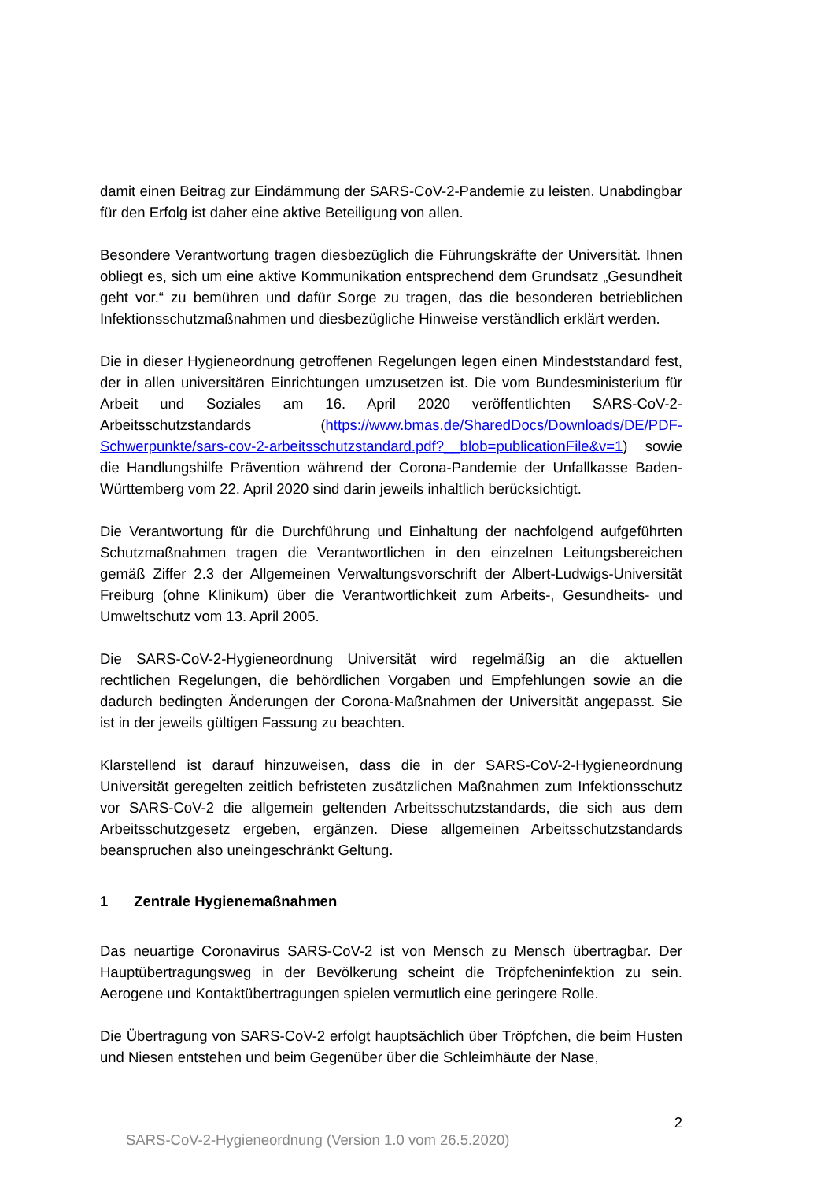damit einen Beitrag zur Eindämmung der SARS-CoV-2-Pandemie zu leisten. Unabdingbar für den Erfolg ist daher eine aktive Beteiligung von allen.
Besondere Verantwortung tragen diesbezüglich die Führungskräfte der Universität. Ihnen obliegt es, sich um eine aktive Kommunikation entsprechend dem Grundsatz „Gesundheit geht vor.“ zu bemühren und dafür Sorge zu tragen, das die besonderen betrieblichen Infektionsschutzmaßnahmen und diesbezügliche Hinweise verständlich erklärt werden.
Die in dieser Hygieneordnung getroffenen Regelungen legen einen Mindeststandard fest, der in allen universitären Einrichtungen umzusetzen ist. Die vom Bundesministerium für Arbeit und Soziales am 16. April 2020 veröffentlichten SARS-CoV-2-Arbeitsschutzstandards (https://www.bmas.de/SharedDocs/Downloads/DE/PDF-Schwerpunkte/sars-cov-2-arbeitsschutzstandard.pdf?__blob=publicationFile&v=1) sowie die Handlungshilfe Prävention während der Corona-Pandemie der Unfallkasse Baden-Württemberg vom 22. April 2020 sind darin jeweils inhaltlich berücksichtigt.
Die Verantwortung für die Durchführung und Einhaltung der nachfolgend aufgeführten Schutzmaßnahmen tragen die Verantwortlichen in den einzelnen Leitungsbereichen gemäß Ziffer 2.3 der Allgemeinen Verwaltungsvorschrift der Albert-Ludwigs-Universität Freiburg (ohne Klinikum) über die Verantwortlichkeit zum Arbeits-, Gesundheits- und Umweltschutz vom 13. April 2005.
Die SARS-CoV-2-Hygieneordnung Universität wird regelmäßig an die aktuellen rechtlichen Regelungen, die behördlichen Vorgaben und Empfehlungen sowie an die dadurch bedingten Änderungen der Corona-Maßnahmen der Universität angepasst. Sie ist in der jeweils gültigen Fassung zu beachten.
Klarstellend ist darauf hinzuweisen, dass die in der SARS-CoV-2-Hygieneordnung Universität geregelten zeitlich befristeten zusätzlichen Maßnahmen zum Infektionsschutz vor SARS-CoV-2 die allgemein geltenden Arbeitsschutzstandards, die sich aus dem Arbeitsschutzgesetz ergeben, ergänzen. Diese allgemeinen Arbeitsschutzstandards beanspruchen also uneingeschränkt Geltung.
1 Zentrale Hygienemaßnahmen
Das neuartige Coronavirus SARS-CoV-2 ist von Mensch zu Mensch übertragbar. Der Hauptübertragungsweg in der Bevölkerung scheint die Tröpfcheninfektion zu sein. Aerogene und Kontaktübertragungen spielen vermutlich eine geringere Rolle.
Die Übertragung von SARS-CoV-2 erfolgt hauptsächlich über Tröpfchen, die beim Husten und Niesen entstehen und beim Gegenüber über die Schleimhäute der Nase,
2
SARS-CoV-2-Hygieneordnung (Version 1.0 vom 26.5.2020)